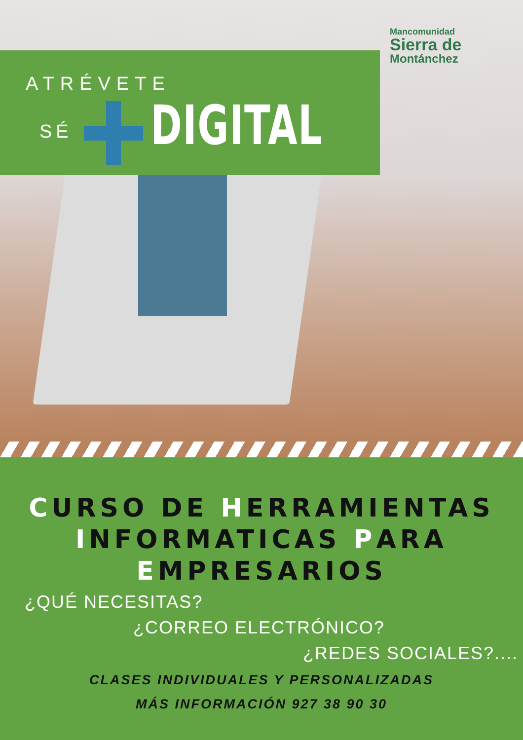ATRÉVETE
SÉ DIGITAL
Mancomunidad
Sierra de
Montánchez
CURSO DE HERRAMIENTAS
INFORMATICAS PARA
EMPRESARIOS
¿QUÉ NECESITAS?
¿CORREO ELECTRÓNICO?
¿REDES SOCIALES?....
CLASES INDIVIDUALES Y PERSONALIZADAS
MÁS INFORMACIÓN 927 38 90 30